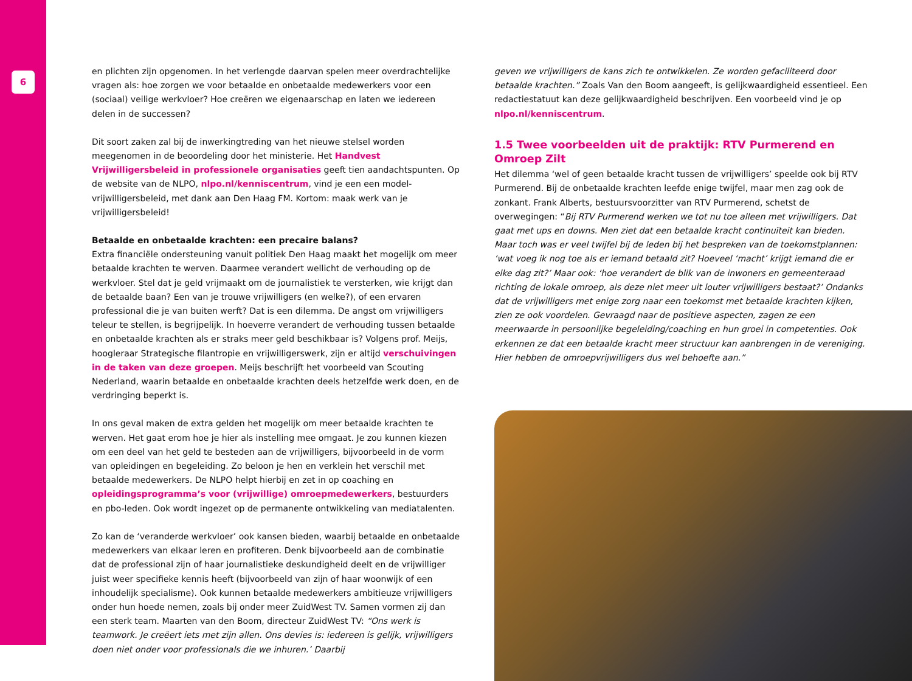6
en plichten zijn opgenomen. In het verlengde daarvan spelen meer overdrachtelijke vragen als: hoe zorgen we voor betaalde en onbetaalde medewerkers voor een (sociaal) veilige werkvloer? Hoe creëren we eigenaarschap en laten we iedereen delen in de successen?
Dit soort zaken zal bij de inwerkingtreding van het nieuwe stelsel worden meegenomen in de beoordeling door het ministerie. Het Handvest Vrijwilligersbeleid in professionele organisaties geeft tien aandachtspunten. Op de website van de NLPO, nlpo.nl/kenniscentrum, vind je een een model-vrijwilligersbeleid, met dank aan Den Haag FM. Kortom: maak werk van je vrijwilligersbeleid!
Betaalde en onbetaalde krachten: een precaire balans?
Extra financiële ondersteuning vanuit politiek Den Haag maakt het mogelijk om meer betaalde krachten te werven. Daarmee verandert wellicht de verhouding op de werkvloer. Stel dat je geld vrijmaakt om de journalistiek te versterken, wie krijgt dan de betaalde baan? Een van je trouwe vrijwilligers (en welke?), of een ervaren professional die je van buiten werft? Dat is een dilemma. De angst om vrijwilligers teleur te stellen, is begrijpelijk. In hoeverre verandert de verhouding tussen betaalde en onbetaalde krachten als er straks meer geld beschikbaar is? Volgens prof. Meijs, hoogleraar Strategische filantropie en vrijwilligerswerk, zijn er altijd verschuivingen in de taken van deze groepen. Meijs beschrijft het voorbeeld van Scouting Nederland, waarin betaalde en onbetaalde krachten deels hetzelfde werk doen, en de verdringing beperkt is.
In ons geval maken de extra gelden het mogelijk om meer betaalde krachten te werven. Het gaat erom hoe je hier als instelling mee omgaat. Je zou kunnen kiezen om een deel van het geld te besteden aan de vrijwilligers, bijvoorbeeld in de vorm van opleidingen en begeleiding. Zo beloon je hen en verklein het verschil met betaalde medewerkers. De NLPO helpt hierbij en zet in op coaching en opleidingsprogramma’s voor (vrijwillige) omroepmedewerkers, bestuurders en pbo-leden. Ook wordt ingezet op de permanente ontwikkeling van mediatalenten.
Zo kan de ‘veranderde werkvloer’ ook kansen bieden, waarbij betaalde en onbetaalde medewerkers van elkaar leren en profiteren. Denk bijvoorbeeld aan de combinatie dat de professional zijn of haar journalistieke deskundigheid deelt en de vrijwilliger juist weer specifieke kennis heeft (bijvoorbeeld van zijn of haar woonwijk of een inhoudelijk specialisme). Ook kunnen betaalde medewerkers ambitieuze vrijwilligers onder hun hoede nemen, zoals bij onder meer ZuidWest TV. Samen vormen zij dan een sterk team. Maarten van den Boom, directeur ZuidWest TV: “Ons werk is teamwork. Je creëert iets met zijn allen. Ons devies is: iedereen is gelijk, vrijwilligers doen niet onder voor professionals die we inhuren.’ Daarbij
geven we vrijwilligers de kans zich te ontwikkelen. Ze worden gefaciliteerd door betaalde krachten.” Zoals Van den Boom aangeeft, is gelijkwaardigheid essentieel. Een redactiestatuut kan deze gelijkwaardigheid beschrijven. Een voorbeeld vind je op nlpo.nl/kenniscentrum.
1.5 Twee voorbeelden uit de praktijk: RTV Purmerend en Omroep Zilt
Het dilemma ‘wel of geen betaalde kracht tussen de vrijwilligers’ speelde ook bij RTV Purmerend. Bij de onbetaalde krachten leefde enige twijfel, maar men zag ook de zonkant. Frank Alberts, bestuursvoorzitter van RTV Purmerend, schetst de overwegingen: “Bij RTV Purmerend werken we tot nu toe alleen met vrijwilligers. Dat gaat met ups en downs. Men ziet dat een betaalde kracht continuïteit kan bieden. Maar toch was er veel twijfel bij de leden bij het bespreken van de toekomstplannen: ‘wat voeg ik nog toe als er iemand betaald zit? Hoeveel ‘macht’ krijgt iemand die er elke dag zit?’ Maar ook: ‘hoe verandert de blik van de inwoners en gemeenteraad richting de lokale omroep, als deze niet meer uit louter vrijwilligers bestaat?’ Ondanks dat de vrijwilligers met enige zorg naar een toekomst met betaalde krachten kijken, zien ze ook voordelen. Gevraagd naar de positieve aspecten, zagen ze een meerwaarde in persoonlijke begeleiding/coaching en hun groei in competenties. Ook erkennen ze dat een betaalde kracht meer structuur kan aanbrengen in de vereniging. Hier hebben de omroepvrijwilligers dus wel behoefte aan.”